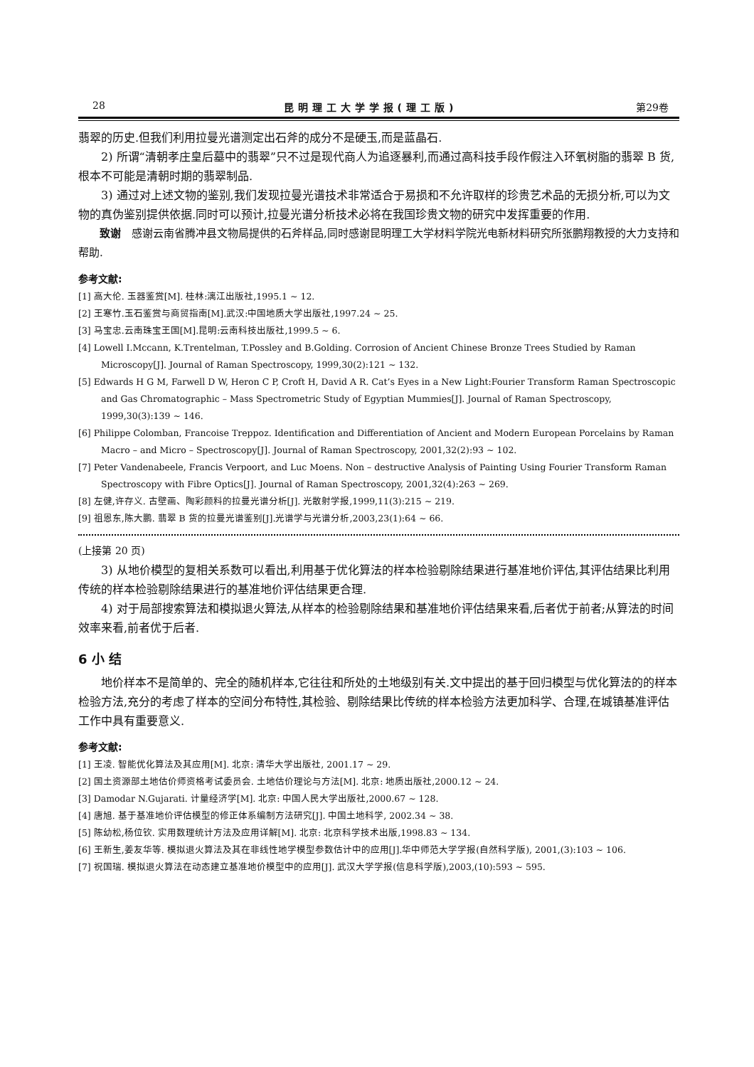28 昆明理工大学学报(理工版) 第29卷
翡翠的历史.但我们利用拉曼光谱测定出石斧的成分不是硬玉,而是蓝晶石.
2) 所谓“清朝孝庄皇后墓中的翡翠”只不过是现代商人为追逐暴利,而通过高科技手段作假注入环氧树脂的翡翠 B 货,根本不可能是清朝时期的翡翠制品.
3) 通过对上述文物的鉴别,我们发现拉曼光谱技术非常适合于易损和不允许取样的珍贵艺术品的无损分析,可以为文物的真伪鉴别提供依据.同时可以预计,拉曼光谱分析技术必将在我国珍贵文物的研究中发挥重要的作用.
致谢　感谢云南省腾冲县文物局提供的石斧样品,同时感谢昆明理工大学材料学院光电新材料研究所张鹏翔教授的大力支持和帮助.
参考文献:
[1] 高大伦. 玉器鉴赏[M]. 桂林:漓江出版社,1995.1 ~ 12.
[2] 王寒竹.玉石鉴赏与商贸指南[M].武汉:中国地质大学出版社,1997.24 ~ 25.
[3] 马宝忠.云南珠宝王国[M].昆明:云南科技出版社,1999.5 ~ 6.
[4] Lowell I.Mccann, K.Trentelman, T.Possley and B.Golding. Corrosion of Ancient Chinese Bronze Trees Studied by Raman Microscopy[J]. Journal of Raman Spectroscopy, 1999,30(2):121 ~ 132.
[5] Edwards H G M, Farwell D W, Heron C P, Croft H, David A R. Cat’s Eyes in a New Light:Fourier Transform Raman Spectroscopic and Gas Chromatographic – Mass Spectrometric Study of Egyptian Mummies[J]. Journal of Raman Spectroscopy, 1999,30(3):139 ~ 146.
[6] Philippe Colomban, Francoise Treppoz. Identification and Differentiation of Ancient and Modern European Porcelains by Raman Macro – and Micro – Spectroscopy[J]. Journal of Raman Spectroscopy, 2001,32(2):93 ~ 102.
[7] Peter Vandenabeele, Francis Verpoort, and Luc Moens. Non – destructive Analysis of Painting Using Fourier Transform Raman Spectroscopy with Fibre Optics[J]. Journal of Raman Spectroscopy, 2001,32(4):263 ~ 269.
[8] 左健,许存义. 古壁画、陶彩颜料的拉曼光谱分析[J]. 光散射学报,1999,11(3):215 ~ 219.
[9] 祖恩东,陈大鹏. 翡翠 B 货的拉曼光谱鉴别[J].光谱学与光谱分析,2003,23(1):64 ~ 66.
(上接第 20 页)
3) 从地价模型的复相关系数可以看出,利用基于优化算法的样本检验剔除结果进行基准地价评估,其评估结果比利用传统的样本检验剔除结果进行的基准地价评估结果更合理.
4) 对于局部搜索算法和模拟退火算法,从样本的检验剔除结果和基准地价评估结果来看,后者优于前者;从算法的时间效率来看,前者优于后者.
6 小 结
地价样本不是简单的、完全的随机样本,它往往和所处的土地级别有关.文中提出的基于回归模型与优化算法的的样本检验方法,充分的考虑了样本的空间分布特性,其检验、剔除结果比传统的样本检验方法更加科学、合理,在城镇基准评估工作中具有重要意义.
参考文献:
[1] 王凌. 智能优化算法及其应用[M]. 北京: 清华大学出版社, 2001.17 ~ 29.
[2] 国土资源部土地估价师资格考试委员会. 土地估价理论与方法[M]. 北京: 地质出版社,2000.12 ~ 24.
[3] Damodar N.Gujarati. 计量经济学[M]. 北京: 中国人民大学出版社,2000.67 ~ 128.
[4] 唐旭. 基于基准地价评估模型的修正体系编制方法研究[J]. 中国土地科学, 2002.34 ~ 38.
[5] 陈幼松,杨位钦. 实用数理统计方法及应用详解[M]. 北京: 北京科学技术出版,1998.83 ~ 134.
[6] 王新生,姜友华等. 模拟退火算法及其在非线性地学模型参数估计中的应用[J].华中师范大学学报(自然科学版), 2001,(3):103 ~ 106.
[7] 祝国瑞. 模拟退火算法在动态建立基准地价模型中的应用[J]. 武汉大学学报(信息科学版),2003,(10):593 ~ 595.